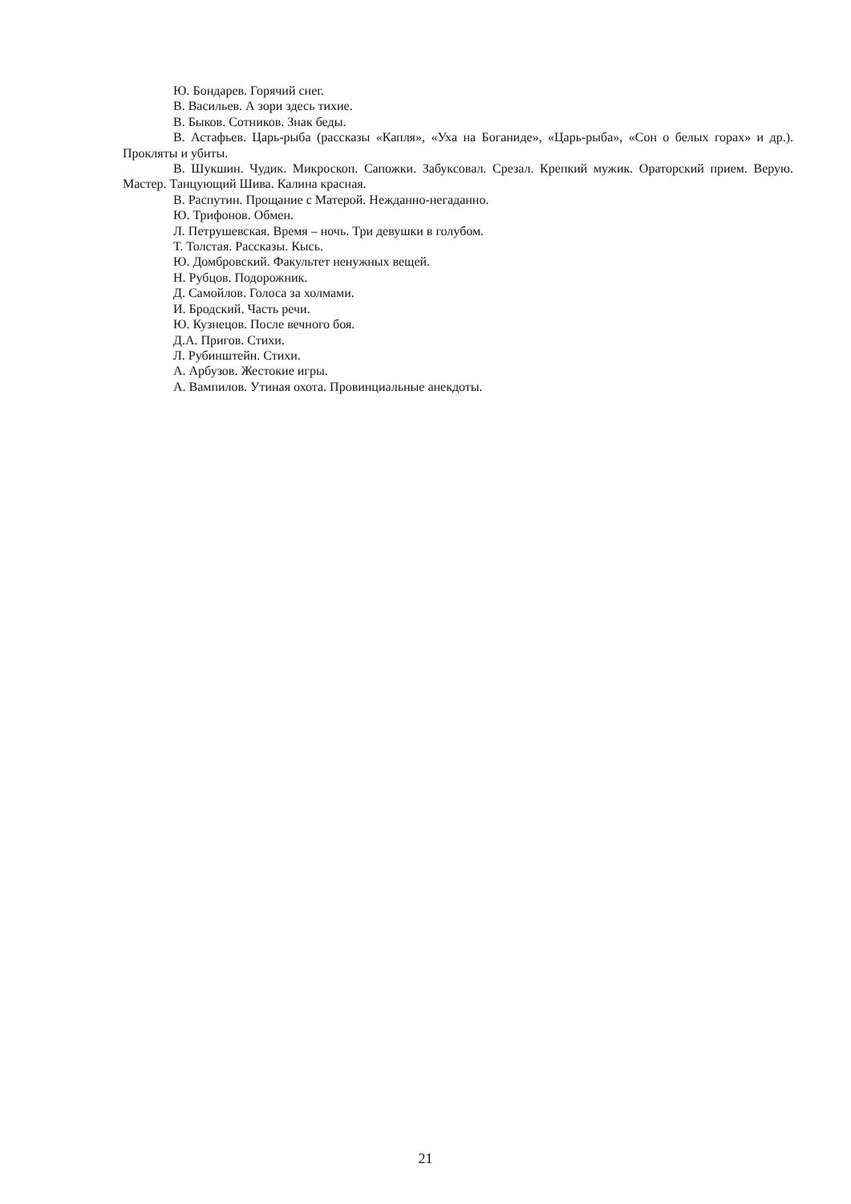Ю. Бондарев. Горячий снег.
В. Васильев. А зори здесь тихие.
В. Быков. Сотников. Знак беды.
В. Астафьев. Царь-рыба (рассказы «Капля», «Уха на Боганиде», «Царь-рыба», «Сон о белых горах» и др.). Прокляты и убиты.
В. Шукшин. Чудик. Микроскоп. Сапожки. Забуксовал. Срезал. Крепкий мужик. Ораторский прием. Верую. Мастер. Танцующий Шива. Калина красная.
В. Распутин. Прощание с Матерой. Нежданно-негаданно.
Ю. Трифонов. Обмен.
Л. Петрушевская. Время – ночь. Три девушки в голубом.
Т. Толстая. Рассказы. Кысь.
Ю. Домбровский. Факультет ненужных вещей.
Н. Рубцов. Подорожник.
Д. Самойлов. Голоса за холмами.
И. Бродский. Часть речи.
Ю. Кузнецов. После вечного боя.
Д.А. Пригов. Стихи.
Л. Рубинштейн. Стихи.
А. Арбузов. Жестокие игры.
А. Вампилов. Утиная охота. Провинциальные анекдоты.
21